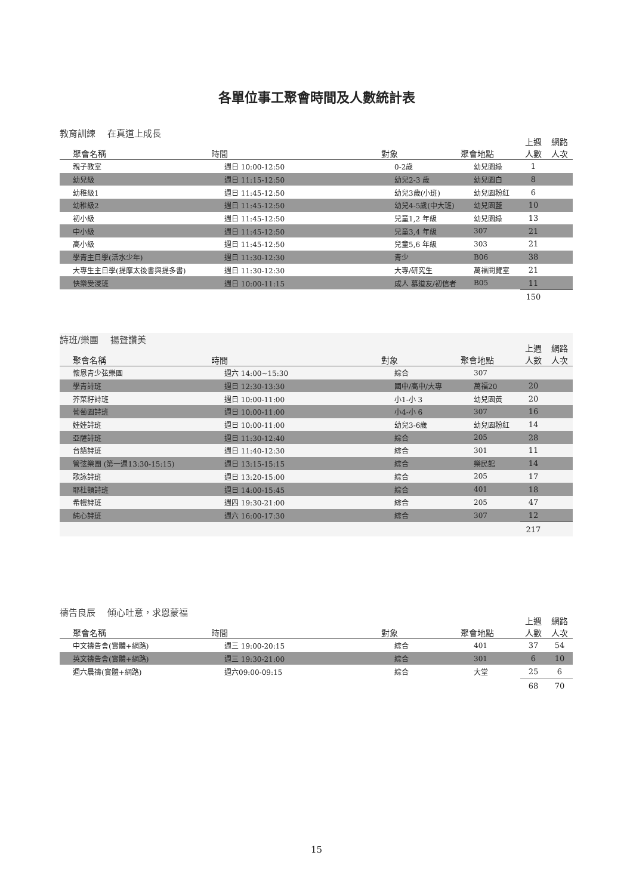各單位事工聚會時間及人數統計表
教育訓練　 在真道上成長
| 聚會名稱 | 時間 | 對象 | 聚會地點 | 上週 人數 | 網路 人次 |
| --- | --- | --- | --- | --- | --- |
| 親子教室 | 週日 10:00-12:50 | 0-2歲 | 幼兒園綠 | 1 | |
| 幼兒級 | 週日 11:15-12:50 | 幼兒2-3 歲 | 幼兒園白 | 8 | |
| 幼稚級1 | 週日 11:45-12:50 | 幼兒3歲(小班) | 幼兒園粉紅 | 6 | |
| 幼稚級2 | 週日 11:45-12:50 | 幼兒4-5歲(中大班) | 幼兒園藍 | 10 | |
| 初小級 | 週日 11:45-12:50 | 兒童1,2 年級 | 幼兒園綠 | 13 | |
| 中小級 | 週日 11:45-12:50 | 兒童3,4 年級 | 307 | 21 | |
| 高小級 | 週日 11:45-12:50 | 兒童5,6 年級 | 303 | 21 | |
| 學青主日學(活水少年) | 週日 11:30-12:30 | 青少 | B06 | 38 | |
| 大專生主日學(提摩太後書與提多書) | 週日 11:30-12:30 | 大專/研究生 | 萬福閱覽室 | 21 | |
| 快樂受浸班 | 週日 10:00-11:15 | 成人 慕道友/初信者 | B05 | 11 | |
| | | | | 150 | |
詩班/樂團　 揚聲讚美
| 聚會名稱 | 時間 | 對象 | 聚會地點 | 上週 人數 | 網路 人次 |
| --- | --- | --- | --- | --- | --- |
| 懷恩青少弦樂團 | 週六 14:00~15:30 | 綜合 | 307 | | |
| 學青詩班 | 週日 12:30-13:30 | 國中/高中/大專 | 萬福20 | 20 | |
| 芥菜籽詩班 | 週日 10:00-11:00 | 小1-小 3 | 幼兒園黃 | 20 | |
| 葡萄園詩班 | 週日 10:00-11:00 | 小4-小 6 | 307 | 16 | |
| 娃娃詩班 | 週日 10:00-11:00 | 幼兒3-6歲 | 幼兒園粉紅 | 14 | |
| 亞薩詩班 | 週日 11:30-12:40 | 綜合 | 205 | 28 | |
| 台語詩班 | 週日 11:40-12:30 | 綜合 | 301 | 11 | |
| 管弦樂團 (第一週13:30-15:15) | 週日 13:15-15:15 | 綜合 | 樂民館 | 14 | |
| 歌詠詩班 | 週日 13:20-15:00 | 綜合 | 205 | 17 | |
| 耶杜頓詩班 | 週日 14:00-15:45 | 綜合 | 401 | 18 | |
| 希幔詩班 | 週四 19:30-21:00 | 綜合 | 205 | 47 | |
| 純心詩班 | 週六 16:00-17:30 | 綜合 | 307 | 12 | |
| | | | | 217 | |
禱告良辰　 傾心吐意，求恩蒙福
| 聚會名稱 | 時間 | 對象 | 聚會地點 | 上週 人數 | 網路 人次 |
| --- | --- | --- | --- | --- | --- |
| 中文禱告會(實體+網路) | 週三 19:00-20:15 | 綜合 | 401 | 37 | 54 |
| 英文禱告會(實體+網路) | 週三 19:30-21:00 | 綜合 | 301 | 6 | 10 |
| 週六晨禱(實體+網路) | 週六09:00-09:15 | 綜合 | 大堂 | 25 | 6 |
| | | | | 68 | 70 |
15